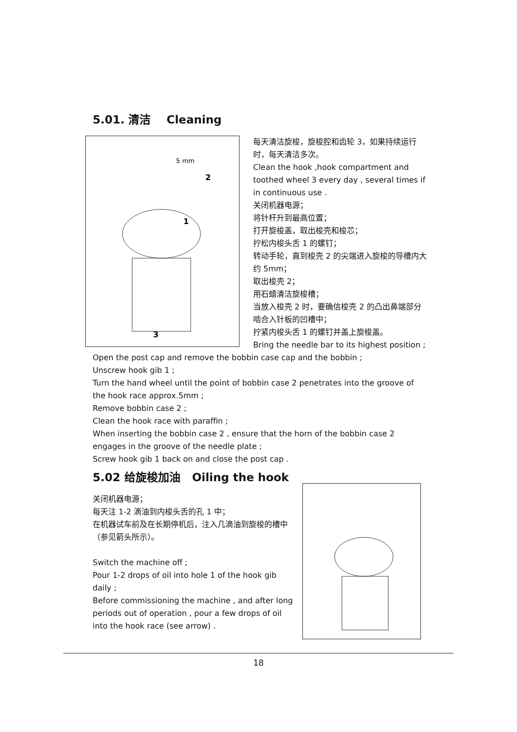5.01. 清洁 Cleaning
5 mm
2
1
3
每天清洁旋梭，旋梭腔和齿轮 3，如果持续运行时，每天清洁多次。
Clean the hook ,hook compartment and toothed wheel 3 every day , several times if in continuous use .
关闭机器电源；
将针杆升到最高位置；
打开旋梭盖，取出梭壳和梭芯；
拧松内梭头舌 1 的螺钉；
转动手轮，直到梭壳 2 的尖端进入旋梭的导槽内大约 5mm；
取出梭壳 2；
用石蜡清洁旋梭槽；
当放入梭壳 2 时，要确信梭壳 2 的凸出鼻端部分啮合入针板的凹槽中；
拧紧内梭头舌 1 的螺钉并盖上旋梭盖。
Bring the needle bar to its highest position ;
Open the post cap and remove the bobbin case cap and the bobbin ;
Unscrew hook gib 1 ;
Turn the hand wheel until the point of bobbin case 2 penetrates into the groove of the hook race approx.5mm ;
Remove bobbin case 2 ;
Clean the hook race with paraffin ;
When inserting the bobbin case 2 , ensure that the horn of the bobbin case 2 engages in the groove of the needle plate ;
Screw hook gib 1 back on and close the post cap .
5.02 给旋梭加油 Oiling the hook
关闭机器电源；
每天注 1-2 滴油到内梭头舌的孔 1 中；
在机器试车前及在长期停机后，注入几滴油到旋梭的槽中（参见箭头所示）。
Switch the machine off ;
Pour 1-2 drops of oil into hole 1 of the hook gib daily ;
Before commissioning the machine , and after long periods out of operation , pour a few drops of oil into the hook race (see arrow) .
18